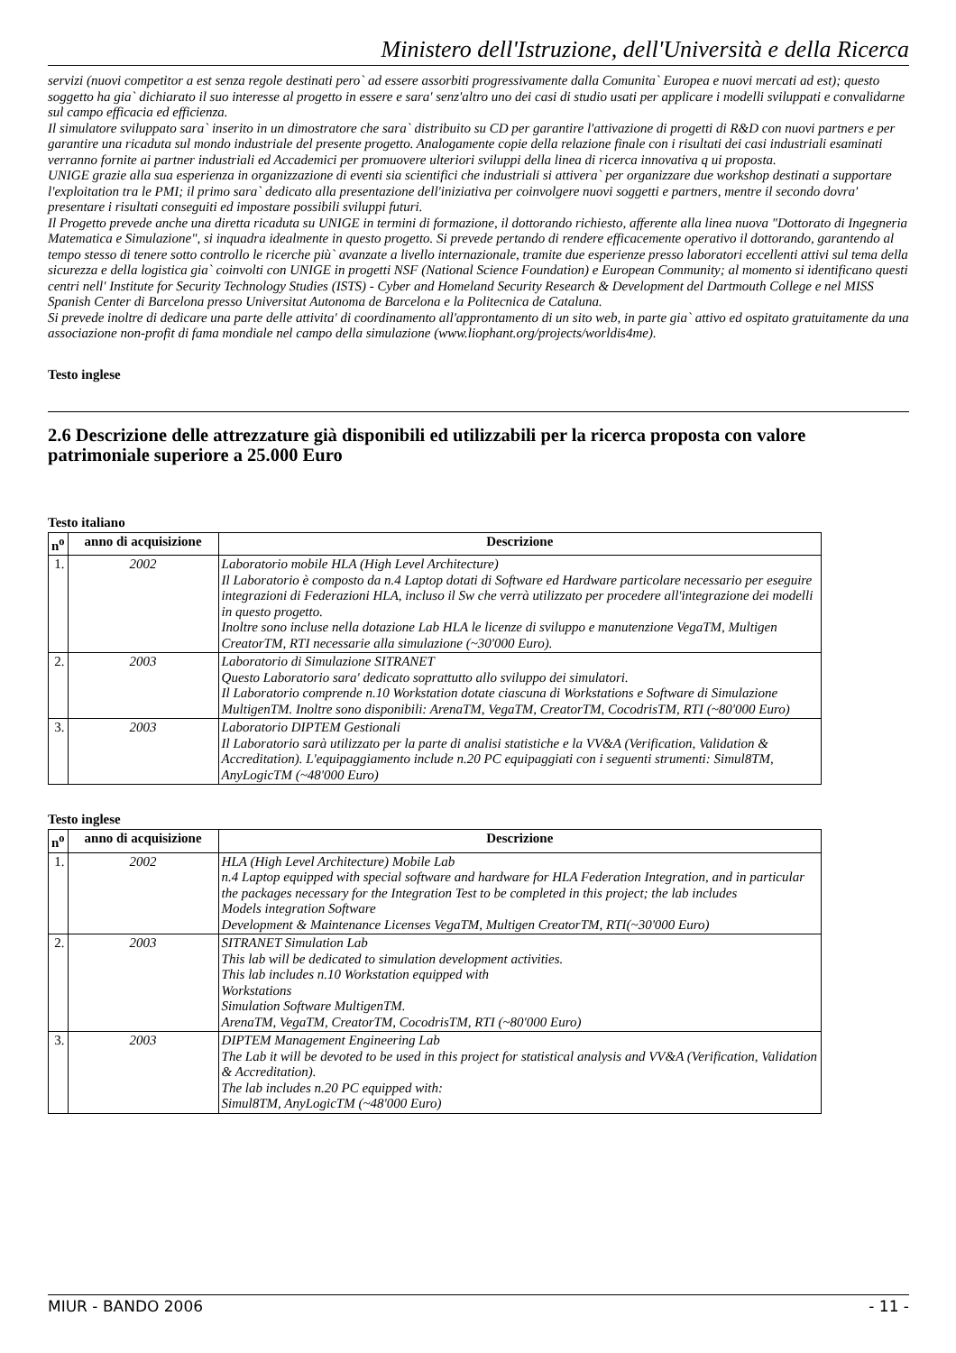Ministero dell'Istruzione, dell'Università e della Ricerca
servizi (nuovi competitor a est senza regole destinati pero` ad essere assorbiti progressivamente dalla Comunita` Europea e nuovi mercati ad est); questo soggetto ha gia` dichiarato il suo interesse al progetto in essere e sara' senz'altro uno dei casi di studio usati per applicare i modelli sviluppati e convalidarne sul campo efficacia ed efficienza.
Il simulatore sviluppato sara` inserito in un dimostratore che sara` distribuito su CD per garantire l'attivazione di progetti di R&D con nuovi partners e per garantire una ricaduta sul mondo industriale del presente progetto. Analogamente copie della relazione finale con i risultati dei casi industriali esaminati verranno fornite ai partner industriali ed Accademici per promuovere ulteriori sviluppi della linea di ricerca innovativa q ui proposta.
UNIGE grazie alla sua esperienza in organizzazione di eventi sia scientifici che industriali si attivera` per organizzare due workshop destinati a supportare l'exploitation tra le PMI; il primo sara` dedicato alla presentazione dell'iniziativa per coinvolgere nuovi soggetti e partners, mentre il secondo dovra' presentare i risultati conseguiti ed impostare possibili sviluppi futuri.
Il Progetto prevede anche una diretta ricaduta su UNIGE in termini di formazione, il dottorando richiesto, afferente alla linea nuova "Dottorato di Ingegneria Matematica e Simulazione", si inquadra idealmente in questo progetto. Si prevede pertando di rendere efficacemente operativo il dottorando, garantendo al tempo stesso di tenere sotto controllo le ricerche più` avanzate a livello internazionale, tramite due esperienze presso laboratori eccellenti attivi sul tema della sicurezza e della logistica gia` coinvolti con UNIGE in progetti NSF (National Science Foundation) e European Community; al momento si identificano questi centri nell' Institute for Security Technology Studies (ISTS) - Cyber and Homeland Security Research & Development del Dartmouth College e nel MISS Spanish Center di Barcelona presso Universitat Autonoma de Barcelona e la Politecnica de Cataluna.
Si prevede inoltre di dedicare una parte delle attivita' di coordinamento all'approntamento di un sito web, in parte gia` attivo ed ospitato gratuitamente da una associazione non-profit di fama mondiale nel campo della simulazione (www.liophant.org/projects/worldis4me).
Testo inglese
2.6 Descrizione delle attrezzature già disponibili ed utilizzabili per la ricerca proposta con valore patrimoniale superiore a 25.000 Euro
Testo italiano
| n<sup>o</sup> | anno di acquisizione | Descrizione |
| --- | --- | --- |
| 1. | 2002 | Laboratorio mobile HLA (High Level Architecture) Il Laboratorio è composto da n.4 Laptop dotati di Software ed Hardware particolare necessario per eseguire integrazioni di Federazioni HLA, incluso il Sw che verrà utilizzato per procedere all'integrazione dei modelli in questo progetto. Inoltre sono incluse nella dotazione Lab HLA le licenze di sviluppo e manutenzione VegaTM, Multigen CreatorTM, RTI necessarie alla simulazione (~30'000 Euro). |
| 2. | 2003 | Laboratorio di Simulazione SITRANET Questo Laboratorio sara' dedicato soprattutto allo sviluppo dei simulatori. Il Laboratorio comprende n.10 Workstation dotate ciascuna di Workstations e Software di Simulazione MultigenTM. Inoltre sono disponibili: ArenaTM, VegaTM, CreatorTM, CocodrisTM, RTI (~80'000 Euro) |
| 3. | 2003 | Laboratorio DIPTEM Gestionali Il Laboratorio sarà utilizzato per la parte di analisi statistiche e la VV&A (Verification, Validation & Accreditation). L'equipaggiamento include n.20 PC equipaggiati con i seguenti strumenti: Simul8TM, AnyLogicTM (~48'000 Euro) |
Testo inglese
| n<sup>o</sup> | anno di acquisizione | Descrizione |
| --- | --- | --- |
| 1. | 2002 | HLA (High Level Architecture) Mobile Lab n.4 Laptop equipped with special software and hardware for HLA Federation Integration, and in particular the packages necessary for the Integration Test to be completed in this project; the lab includes Models integration Software Development & Maintenance Licenses VegaTM, Multigen CreatorTM, RTI(~30'000 Euro) |
| 2. | 2003 | SITRANET Simulation Lab This lab will be dedicated to simulation development activities. This lab includes n.10 Workstation equipped with Workstations Simulation Software MultigenTM. ArenaTM, VegaTM, CreatorTM, CocodrisTM, RTI (~80'000 Euro) |
| 3. | 2003 | DIPTEM Management Engineering Lab The Lab it will be devoted to be used in this project for statistical analysis and VV&A (Verification, Validation & Accreditation). The lab includes n.20 PC equipped with: Simul8TM, AnyLogicTM (~48'000 Euro) |
MIUR - BANDO 2006 - 11 -